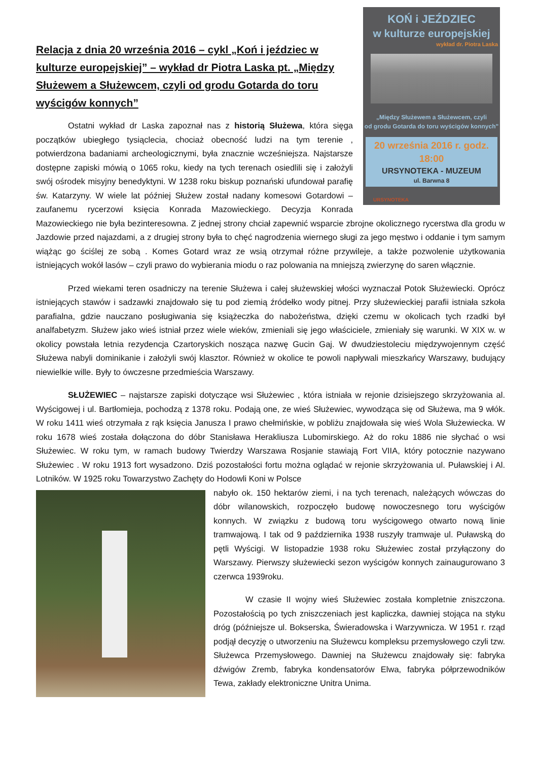KOŃ i JEŹDZIEC
w kulturze europejskiej
wykład dr. Piotra Laska
„Między Służewem a Służewcem, czyli
od grodu Gotarda do toru wyścigów konnych"
20 września 2016 r. godz. 18:00
URSYNOTEKA - MUZEUM
ul. Barwna 8
URSYNOTEKA
Relacja z dnia 20 września 2016 – cykl „Koń i jeździec w kulturze europejskiej” – wykład dr Piotra Laska pt. „Między Służewem a Służewcem, czyli od grodu Gotarda do toru wyścigów konnych”
Ostatni wykład dr Laska zapoznał nas z historią Służewa, która sięga początków ubiegłego tysiąclecia, chociaż obecność ludzi na tym terenie , potwierdzona badaniami archeologicznymi, była znacznie wcześniejsza. Najstarsze dostępne zapiski mówią o 1065 roku, kiedy na tych terenach osiedlili się i założyli swój ośrodek misyjny benedyktyni. W 1238 roku biskup poznański ufundował parafię św. Katarzyny. W wiele lat później Służew został nadany komesowi Gotardowi – zaufanemu rycerzowi księcia Konrada Mazowieckiego. Decyzja Konrada Mazowieckiego nie była bezinteresowna. Z jednej strony chciał zapewnić wsparcie zbrojne okolicznego rycerstwa dla grodu w Jazdowie przed najazdami, a z drugiej strony była to chęć nagrodzenia wiernego sługi za jego męstwo i oddanie i tym samym wiążąc go ściślej ze sobą . Komes Gotard wraz ze wsią otrzymał różne przywileje, a także pozwolenie użytkowania istniejących wokół lasów – czyli prawo do wybierania miodu o raz polowania na mniejszą zwierzynę do saren włącznie.
Przed wiekami teren osadniczy na terenie Służewa i całej służewskiej włości wyznaczał Potok Służewiecki. Oprócz istniejących stawów i sadzawki znajdowało się tu pod ziemią źródełko wody pitnej. Przy służewieckiej parafii istniała szkoła parafialna, gdzie nauczano posługiwania się książeczka do nabożeństwa, dzięki czemu w okolicach tych rzadki był analfabetyzm. Służew jako wieś istniał przez wiele wieków, zmieniali się jego właściciele, zmieniały się warunki. W XIX w. w okolicy powstała letnia rezydencja Czartoryskich nosząca nazwę Gucin Gaj. W dwudziestoleciu międzywojennym część Służewa nabyli dominikanie i założyli swój klasztor. Również w okolice te powoli napływali mieszkańcy Warszawy, budujący niewielkie wille. Były to ówczesne przedmieścia Warszawy.
SŁUŻEWIEC – najstarsze zapiski dotyczące wsi Służewiec , która istniała w rejonie dzisiejszego skrzyżowania al. Wyścigowej i ul. Bartłomieja, pochodzą z 1378 roku. Podają one, ze wieś Służewiec, wywodząca się od Służewa, ma 9 włók. W roku 1411 wieś otrzymała z rąk księcia Janusza I prawo chełmińskie, w pobliżu znajdowała się wieś Wola Służewiecka. W roku 1678 wieś została dołączona do dóbr Stanisława Herakliusza Lubomirskiego. Aż do roku 1886 nie słychać o wsi Służewiec. W roku tym, w ramach budowy Twierdzy Warszawa Rosjanie stawiają Fort VIIA, który potocznie nazywano Służewiec . W roku 1913 fort wysadzono. Dziś pozostałości fortu można oglądać w rejonie skrzyżowania ul. Puławskiej i Al. Lotników. W 1925 roku Towarzystwo Zachęty do Hodowli Koni w Polsce
nabyło ok. 150 hektarów ziemi, i na tych terenach, należących wówczas do dóbr wilanowskich, rozpoczęło budowę nowoczesnego toru wyścigów konnych. W związku z budową toru wyścigowego otwarto nową linie tramwajową. I tak od 9 października 1938 ruszyły tramwaje ul. Puławską do pętli Wyścigi. W listopadzie 1938 roku Służewiec został przyłączony do Warszawy. Pierwszy służewiecki sezon wyścigów konnych zainaugurowano 3 czerwca 1939roku.
W czasie II wojny wieś Służewiec została kompletnie zniszczona. Pozostałością po tych zniszczeniach jest kapliczka, dawniej stojąca na styku dróg (późniejsze ul. Bokserska, Świeradowska i Warzywnicza. W 1951 r. rząd podjął decyzję o utworzeniu na Służewcu kompleksu przemysłowego czyli tzw. Służewca Przemysłowego. Dawniej na Służewcu znajdowały się: fabryka dźwigów Zremb, fabryka kondensatorów Elwa, fabryka półprzewodników Tewa, zakłady elektroniczne Unitra Unima.